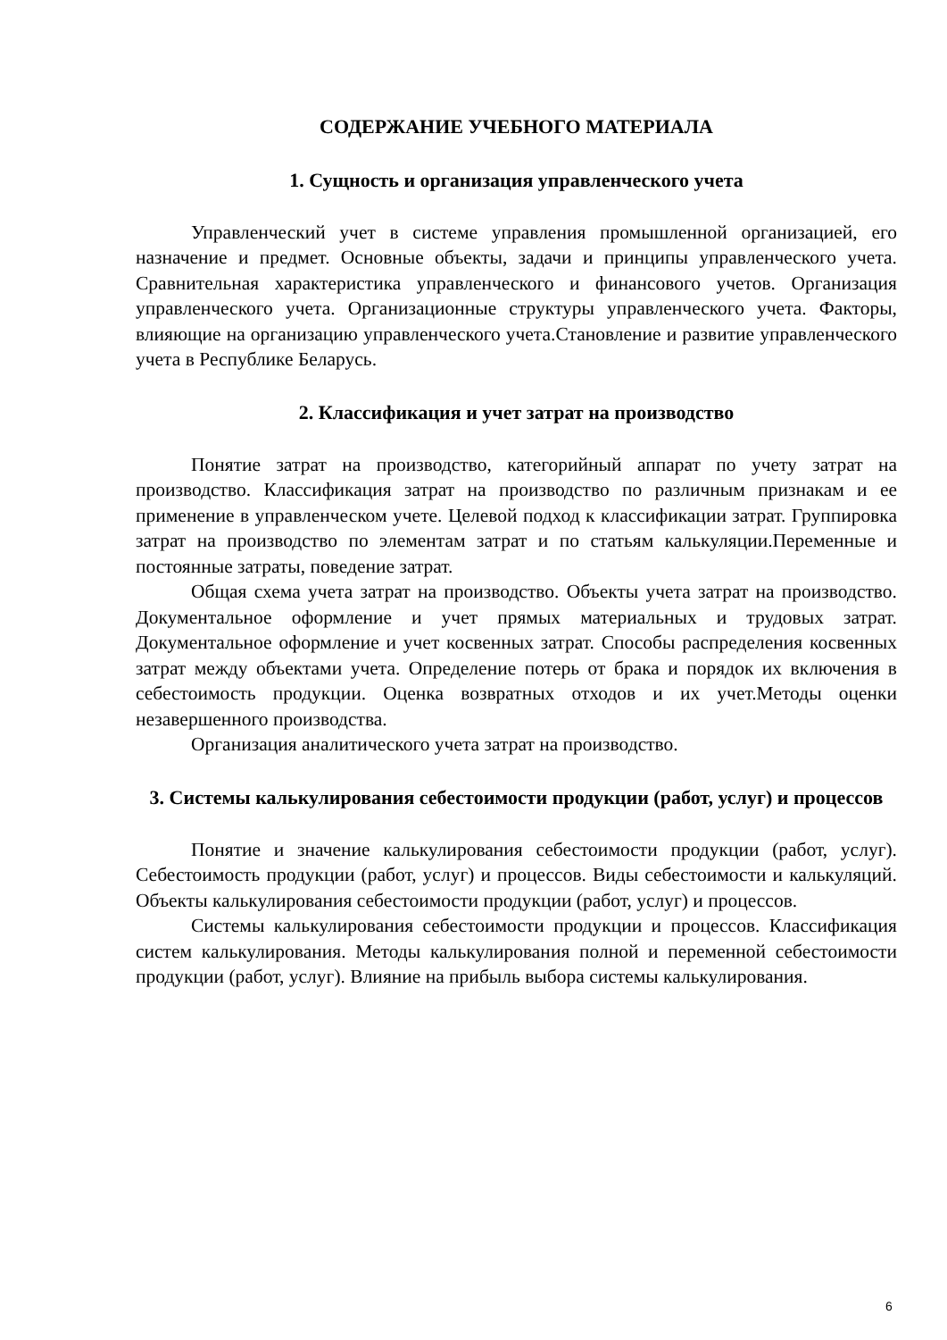СОДЕРЖАНИЕ УЧЕБНОГО МАТЕРИАЛА
1. Сущность и организация управленческого учета
Управленческий учет в системе управления промышленной организацией, его назначение и предмет. Основные объекты, задачи и принципы управленческого учета. Сравнительная характеристика управленческого и финансового учетов. Организация управленческого учета. Организационные структуры управленческого учета. Факторы, влияющие на организацию управленческого учета.Становление и развитие управленческого учета в Республике Беларусь.
2. Классификация и учет затрат на производство
Понятие затрат на производство, категорийный аппарат по учету затрат на производство. Классификация затрат на производство по различным признакам и ее применение в управленческом учете. Целевой подход к классификации затрат. Группировка затрат на производство по элементам затрат и по статьям калькуляции.Переменные и постоянные затраты, поведение затрат.
Общая схема учета затрат на производство. Объекты учета затрат на производство. Документальное оформление и учет прямых материальных и трудовых затрат. Документальное оформление и учет косвенных затрат. Способы распределения косвенных затрат между объектами учета. Определение потерь от брака и порядок их включения в себестоимость продукции. Оценка возвратных отходов и их учет.Методы оценки незавершенного производства.
Организация аналитического учета затрат на производство.
3. Системы калькулирования себестоимости продукции (работ, услуг) и процессов
Понятие и значение калькулирования себестоимости продукции (работ, услуг). Себестоимость продукции (работ, услуг) и процессов. Виды себестоимости и калькуляций. Объекты калькулирования себестоимости продукции (работ, услуг) и процессов.
Системы калькулирования себестоимости продукции и процессов. Классификация систем калькулирования. Методы калькулирования полной и переменной себестоимости продукции (работ, услуг). Влияние на прибыль выбора системы калькулирования.
6